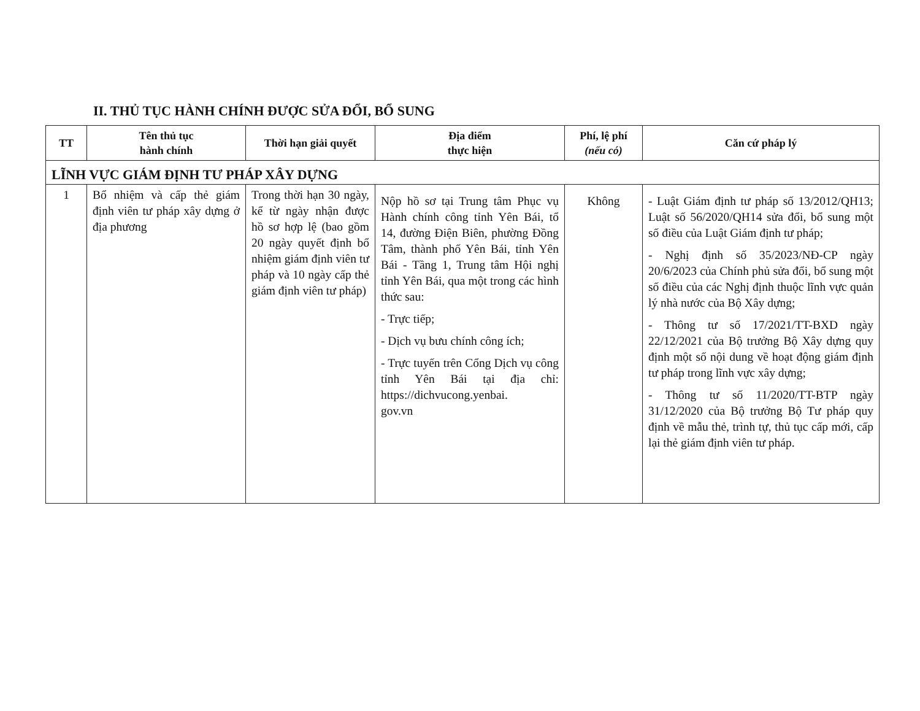II. THỦ TỤC HÀNH CHÍNH ĐƯỢC SỬA ĐỔI, BỔ SUNG
| TT | Tên thủ tục hành chính | Thời hạn giải quyết | Địa điểm thực hiện | Phí, lệ phí (nếu có) | Căn cứ pháp lý |
| --- | --- | --- | --- | --- | --- |
| LĨNH VỰC GIÁM ĐỊNH TƯ PHÁP XÂY DỰNG | | | | | |
| 1 | Bổ nhiệm và cấp thẻ giám định viên tư pháp xây dựng ở địa phương | Trong thời hạn 30 ngày, kể từ ngày nhận được hồ sơ hợp lệ (bao gồm 20 ngày quyết định bổ nhiệm giám định viên tư pháp và 10 ngày cấp thẻ giám định viên tư pháp) | Nộp hồ sơ tại Trung tâm Phục vụ Hành chính công tỉnh Yên Bái, tổ 14, đường Điện Biên, phường Đồng Tâm, thành phố Yên Bái, tỉnh Yên Bái - Tầng 1, Trung tâm Hội nghị tỉnh Yên Bái, qua một trong các hình thức sau: - Trực tiếp; - Dịch vụ bưu chính công ích; - Trực tuyến trên Cổng Dịch vụ công tỉnh Yên Bái tại địa chỉ: https://dichvucong.yenbai. gov.vn | Không | - Luật Giám định tư pháp số 13/2012/QH13; Luật số 56/2020/QH14 sửa đổi, bổ sung một số điều của Luật Giám định tư pháp; - Nghị định số 35/2023/NĐ-CP ngày 20/6/2023 của Chính phủ sửa đổi, bổ sung một số điều của các Nghị định thuộc lĩnh vực quản lý nhà nước của Bộ Xây dựng; - Thông tư số 17/2021/TT-BXD ngày 22/12/2021 của Bộ trưởng Bộ Xây dựng quy định một số nội dung về hoạt động giám định tư pháp trong lĩnh vực xây dựng; - Thông tư số 11/2020/TT-BTP ngày 31/12/2020 của Bộ trưởng Bộ Tư pháp quy định về mẫu thẻ, trình tự, thủ tục cấp mới, cấp lại thẻ giám định viên tư pháp. |